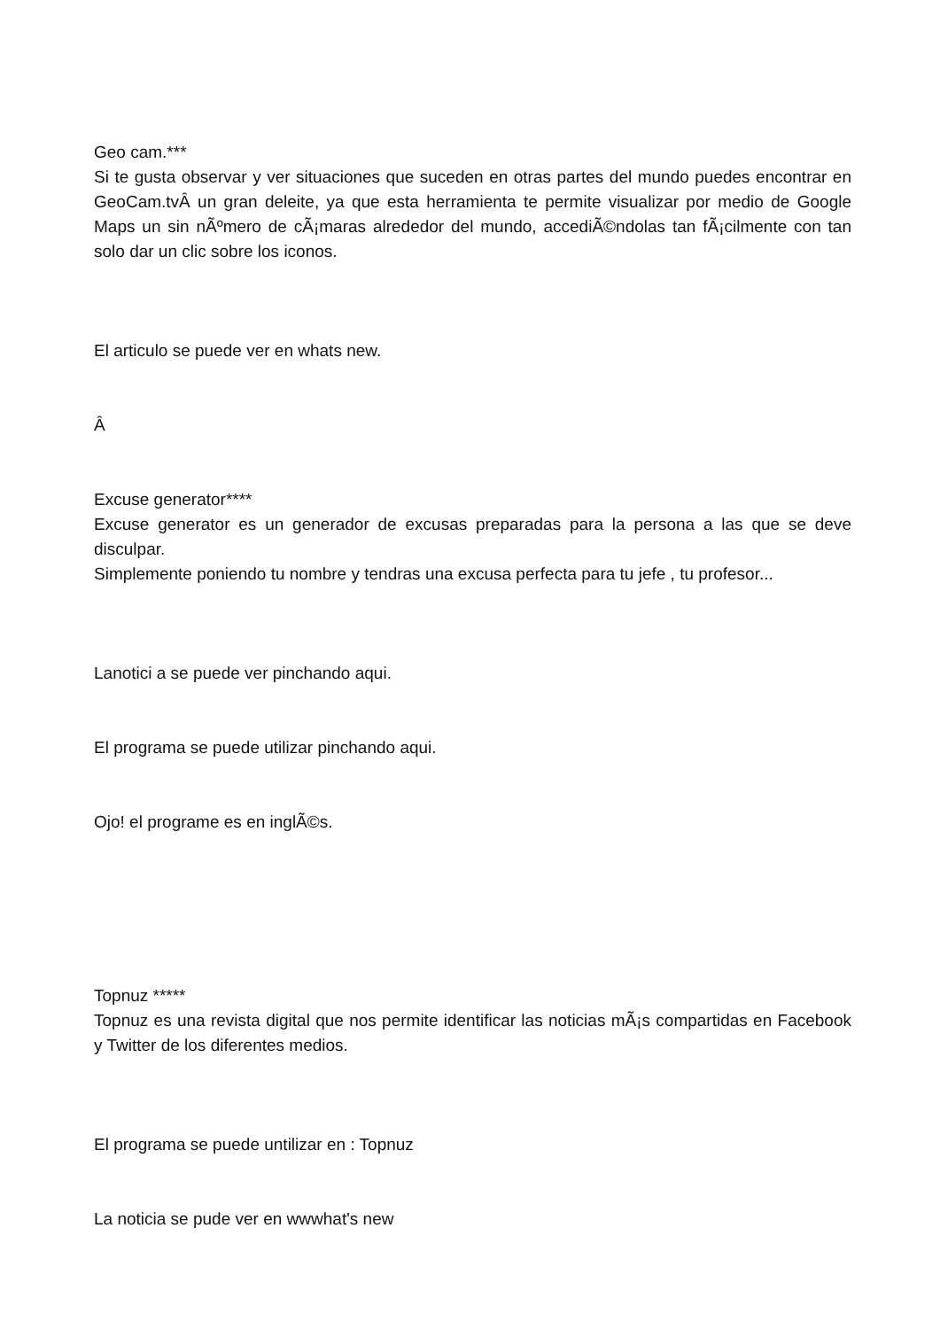Geo cam.***
Si te gusta observar y ver situaciones que suceden en otras partes del mundo puedes encontrar en GeoCam.tvÂ un gran deleite, ya que esta herramienta te permite visualizar por medio de Google Maps un sin nÃºmero de cÃ¡maras alrededor del mundo, accediÃ©ndolas tan fÃ¡cilmente con tan solo dar un clic sobre los iconos.
El articulo se puede ver en whats new.
Â
Excuse generator****
Excuse generator es un generador de excusas preparadas para la persona a las que se deve disculpar.
Simplemente poniendo tu nombre y tendras una excusa perfecta para tu jefe , tu profesor...
Lanotici a se puede ver pinchando aqui.
El programa se puede utilizar pinchando aqui.
Ojo! el programe es en inglÃ©s.
Topnuz *****
Topnuz es una revista digital que nos permite identificar las noticias mÃ¡s compartidas en Facebook y Twitter de los diferentes medios.
El programa se puede untilizar en : Topnuz
La noticia se pude ver en wwwhat's new